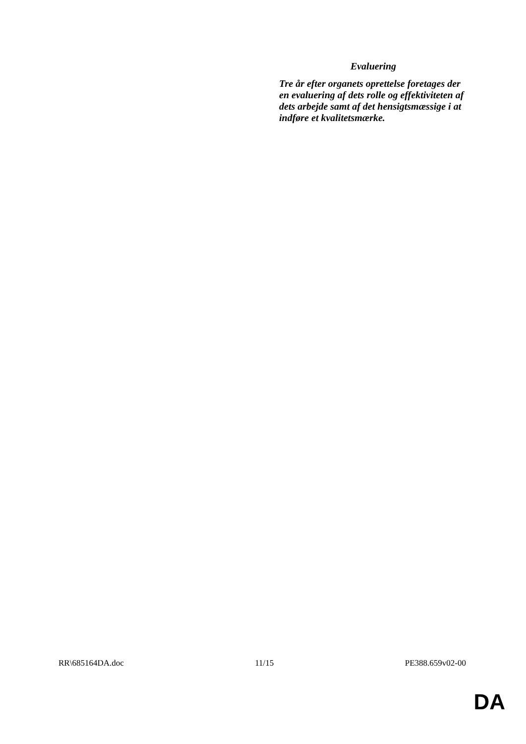Evaluering
Tre år efter organets oprettelse foretages der en evaluering af dets rolle og effektiviteten af dets arbejde samt af det hensigtsmæssige i at indføre et kvalitetsmærke.
RR\685164DA.doc 11/15 PE388.659v02-00
DA